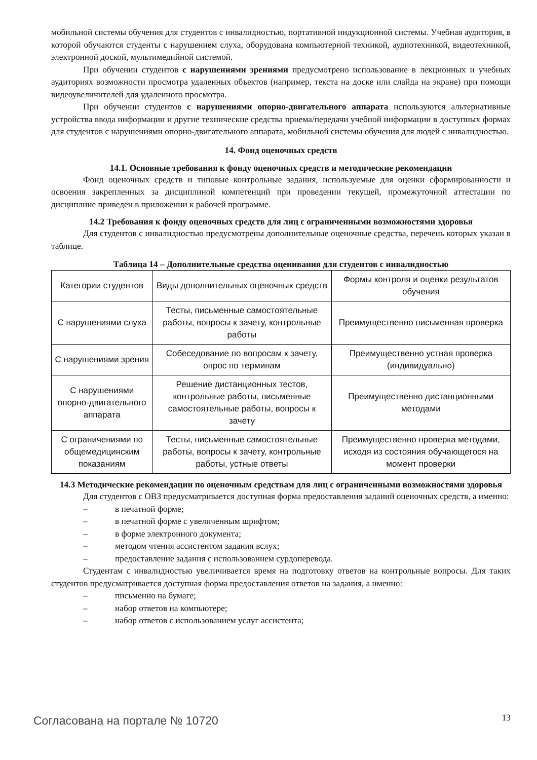мобильной системы обучения для студентов с инвалидностью, портативной индукционной системы. Учебная аудитория, в которой обучаются студенты с нарушением слуха, оборудована компьютерной техникой, аудиотехникой, видеотехникой, электронной доской, мультимедийной системой.
При обучении студентов с нарушениями зрениями предусмотрено использование в лекционных и учебных аудиториях возможности просмотра удаленных объектов (например, текста на доске или слайда на экране) при помощи видеоувеличителей для удаленного просмотра.
При обучении студентов с нарушениями опорно-двигательного аппарата используются альтернативные устройства ввода информации и другие технические средства приема/передачи учебной информации в доступных формах для студентов с нарушениями опорно-двигательного аппарата, мобильной системы обучения для людей с инвалидностью.
14. Фонд оценочных средств
14.1. Основные требования к фонду оценочных средств и методические рекомендации
Фонд оценочных средств и типовые контрольные задания, используемые для оценки сформированности и освоения закрепленных за дисциплиной компетенций при проведении текущей, промежуточной аттестации по дисциплине приведен в приложении к рабочей программе.
14.2 Требования к фонду оценочных средств для лиц с ограниченными возможностями здоровья
Для студентов с инвалидностью предусмотрены дополнительные оценочные средства, перечень которых указан в таблице.
Таблица 14 – Дополнительные средства оценивания для студентов с инвалидностью
| Категории студентов | Виды дополнительных оценочных средств | Формы контроля и оценки результатов обучения |
| С нарушениями слуха | Тесты, письменные самостоятельные работы, вопросы к зачету, контрольные работы | Преимущественно письменная проверка |
| С нарушениями зрения | Собеседование по вопросам к зачету, опрос по терминам | Преимущественно устная проверка (индивидуально) |
| С нарушениями опорно-двигательного аппарата | Решение дистанционных тестов, контрольные работы, письменные самостоятельные работы, вопросы к зачету | Преимущественно дистанционными методами |
| С ограничениями по общемедицинским показаниям | Тесты, письменные самостоятельные работы, вопросы к зачету, контрольные работы, устные ответы | Преимущественно проверка методами, исходя из состояния обучающегося на момент проверки |
14.3 Методические рекомендации по оценочным средствам для лиц с ограниченными возможностями здоровья
Для студентов с ОВЗ предусматривается доступная форма предоставления заданий оценочных средств, а именно:
– в печатной форме;
– в печатной форме с увеличенным шрифтом;
– в форме электронного документа;
– методом чтения ассистентом задания вслух;
– предоставление задания с использованием сурдоперевода.
Студентам с инвалидностью увеличивается время на подготовку ответов на контрольные вопросы. Для таких студентов предусматривается доступная форма предоставления ответов на задания, а именно:
– письменно на бумаге;
– набор ответов на компьютере;
– набор ответов с использованием услуг ассистента;
Согласована на портале № 10720 13